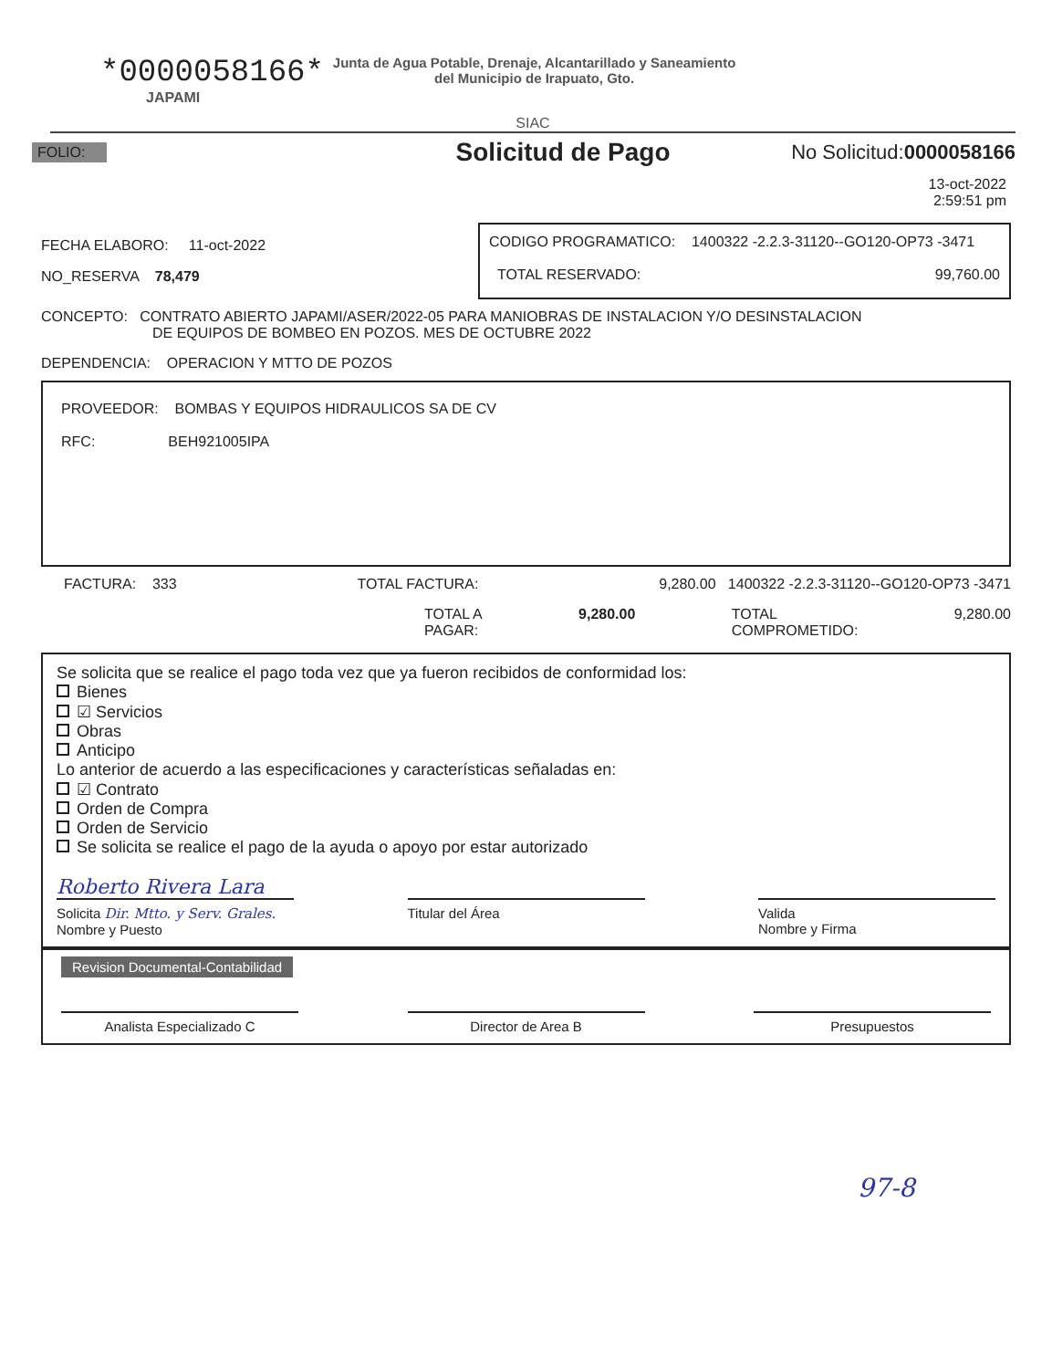*0000058166*
Junta de Agua Potable, Drenaje, Alcantarillado y Saneamiento
del Municipio de Irapuato, Gto.
JAPAMI
SIAC
FOLIO: Solicitud de Pago No Solicitud:0000058166
13-oct-2022
2:59:51 pm
FECHA ELABORO: 11-oct-2022
NO_RESERVA 78,479
CODIGO PROGRAMATICO: 1400322 -2.2.3-31120--GO120-OP73 -3471
TOTAL RESERVADO: 99,760.00
CONCEPTO: CONTRATO ABIERTO JAPAMI/ASER/2022-05 PARA MANIOBRAS DE INSTALACION Y/O DESINSTALACION
DE EQUIPOS DE BOMBEO EN POZOS. MES DE OCTUBRE 2022
DEPENDENCIA: OPERACION Y MTTO DE POZOS
PROVEEDOR: BOMBAS Y EQUIPOS HIDRAULICOS SA DE CV
RFC: BEH921005IPA
FACTURA: 333 TOTAL FACTURA: 9,280.00 1400322 -2.2.3-31120--GO120-OP73 -3471
TOTAL A
PAGAR: 9,280.00 TOTAL
COMPROMETIDO: 9,280.00
Se solicita que se realice el pago toda vez que ya fueron recibidos de conformidad los:
Bienes
☑ Servicios
Obras
Anticipo
Lo anterior de acuerdo a las especificaciones y características señaladas en:
☑ Contrato
Orden de Compra
Orden de Servicio
Se solicita se realice el pago de la ayuda o apoyo por estar autorizado
Roberto Rivera Lara
Solicita Dir. Mtto. y Serv. Grales.
Nombre y Puesto
Titular del Área Valida
Nombre y Firma
Revision Documental-Contabilidad
Analista Especializado C Director de Area B Presupuestos
97-8